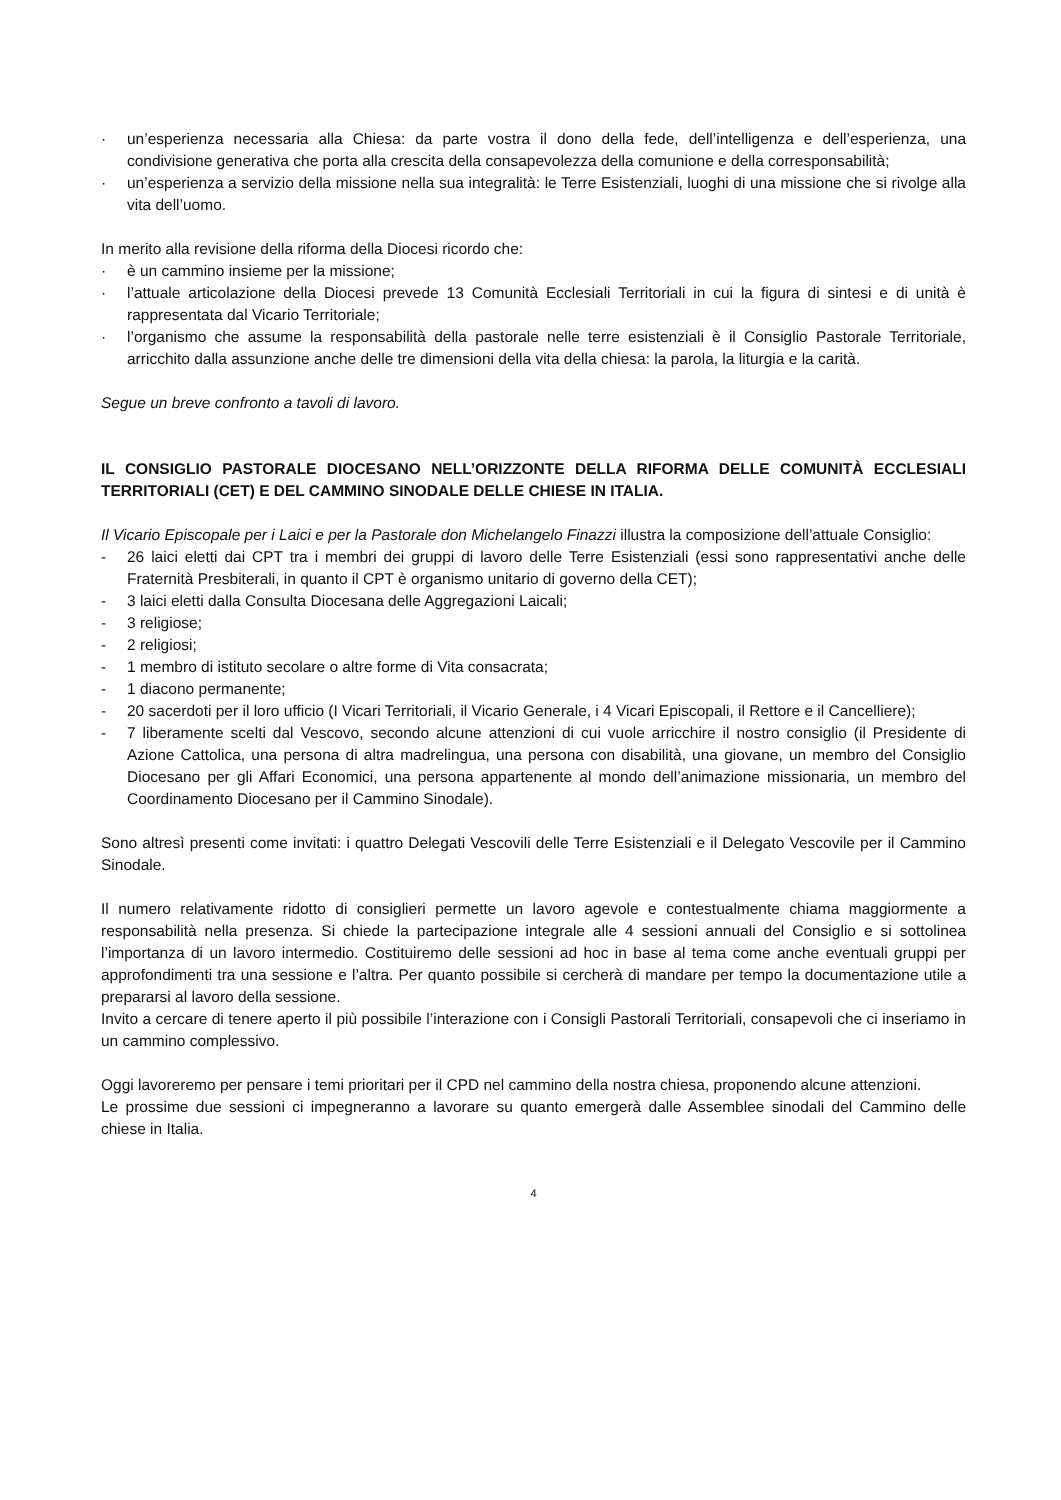· un’esperienza necessaria alla Chiesa: da parte vostra il dono della fede, dell’intelligenza e dell’esperienza, una condivisione generativa che porta alla crescita della consapevolezza della comunione e della corresponsabilità;
· un’esperienza a servizio della missione nella sua integralità: le Terre Esistenziali, luoghi di una missione che si rivolge alla vita dell’uomo.
In merito alla revisione della riforma della Diocesi ricordo che:
· è un cammino insieme per la missione;
· l’attuale articolazione della Diocesi prevede 13 Comunità Ecclesiali Territoriali in cui la figura di sintesi e di unità è rappresentata dal Vicario Territoriale;
· l’organismo che assume la responsabilità della pastorale nelle terre esistenziali è il Consiglio Pastorale Territoriale, arricchito dalla assunzione anche delle tre dimensioni della vita della chiesa: la parola, la liturgia e la carità.
Segue un breve confronto a tavoli di lavoro.
IL CONSIGLIO PASTORALE DIOCESANO NELL’ORIZZONTE DELLA RIFORMA DELLE COMUNITÀ ECCLESIALI TERRITORIALI (CET) E DEL CAMMINO SINODALE DELLE CHIESE IN ITALIA.
Il Vicario Episcopale per i Laici e per la Pastorale don Michelangelo Finazzi illustra la composizione dell’attuale Consiglio:
- 26 laici eletti dai CPT tra i membri dei gruppi di lavoro delle Terre Esistenziali (essi sono rappresentativi anche delle Fraternità Presbiterali, in quanto il CPT è organismo unitario di governo della CET);
- 3 laici eletti dalla Consulta Diocesana delle Aggregazioni Laicali;
- 3 religiose;
- 2 religiosi;
- 1 membro di istituto secolare o altre forme di Vita consacrata;
- 1 diacono permanente;
- 20 sacerdoti per il loro ufficio (I Vicari Territoriali, il Vicario Generale, i 4 Vicari Episcopali, il Rettore e il Cancelliere);
- 7 liberamente scelti dal Vescovo, secondo alcune attenzioni di cui vuole arricchire il nostro consiglio (il Presidente di Azione Cattolica, una persona di altra madrelingua, una persona con disabilità, una giovane, un membro del Consiglio Diocesano per gli Affari Economici, una persona appartenente al mondo dell’animazione missionaria, un membro del Coordinamento Diocesano per il Cammino Sinodale).
Sono altresì presenti come invitati: i quattro Delegati Vescovili delle Terre Esistenziali e il Delegato Vescovile per il Cammino Sinodale.
Il numero relativamente ridotto di consiglieri permette un lavoro agevole e contestualmente chiama maggiormente a responsabilità nella presenza. Si chiede la partecipazione integrale alle 4 sessioni annuali del Consiglio e si sottolinea l’importanza di un lavoro intermedio. Costituiremo delle sessioni ad hoc in base al tema come anche eventuali gruppi per approfondimenti tra una sessione e l’altra. Per quanto possibile si cercherà di mandare per tempo la documentazione utile a prepararsi al lavoro della sessione.
Invito a cercare di tenere aperto il più possibile l’interazione con i Consigli Pastorali Territoriali, consapevoli che ci inseriamo in un cammino complessivo.
Oggi lavoreremo per pensare i temi prioritari per il CPD nel cammino della nostra chiesa, proponendo alcune attenzioni.
Le prossime due sessioni ci impegneranno a lavorare su quanto emergerà dalle Assemblee sinodali del Cammino delle chiese in Italia.
4